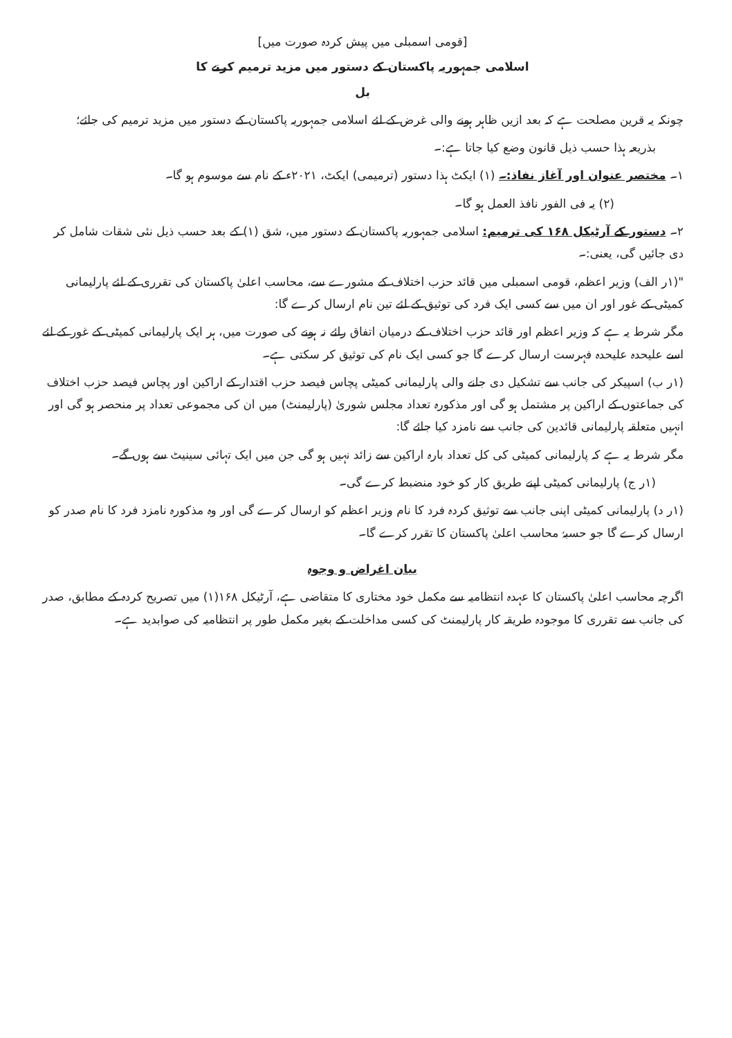[قومی اسمبلی میں پیش کردہ صورت میں]
اسلامی جمہوریہ پاکستان کے دستور میں مزید ترمیم کرنے کا
بل
چونکہ یہ قرین مصلحت ہے کہ بعد ازیں ظاہر ہونے والی غرض کے لئے اسلامی جمہوریہ پاکستان کے دستور میں مزید ترمیم کی جائے؛
بذریعہ ہذا حسب ذیل قانون وضع کیا جاتا ہے:۔
۱۔ مختصر عنوان اور آغاز نفاذ:۔ (۱) ایکٹ ہذا دستور (ترمیمی) ایکٹ، ۲۰۲۱ء کے نام سے موسوم ہو گا۔
(۲) یہ فی الفور نافذ العمل ہو گا۔
۲۔ دستور کے آرٹیکل ۱۶۸ کی ترمیم: اسلامی جمہوریہ پاکستان کے دستور میں، شق (۱) کے بعد حسب ذیل نئی شقات شامل کر دی جائیں گی، یعنی:۔
"(۱ر الف) وزیر اعظم، قومی اسمبلی میں قائد حزب اختلاف کے مشورے سے، محاسب اعلیٰ پاکستان کی تقرری کے لئے پارلیمانی کمیٹی کے غور اور ان میں سے کسی ایک فرد کی توثیق کے لئے تین نام ارسال کرے گا:
مگر شرط یہ ہے کہ وزیر اعظم اور قائد حزب اختلاف کے درمیان اتفاق رائے نہ ہونے کی صورت میں، ہر ایک پارلیمانی کمیٹی کے غور کے لئے اسے علیحدہ علیحدہ فہرست ارسال کرے گا جو کسی ایک نام کی توثیق کر سکتی ہے۔
(۱ر ب) اسپیکر کی جانب سے تشکیل دی جانے والی پارلیمانی کمیٹی پچاس فیصد حزب اقتدار کے اراکین اور پچاس فیصد حزب اختلاف کی جماعتوں کے اراکین پر مشتمل ہو گی اور مذکورہ تعداد مجلس شوریٰ (پارلیمنٹ) میں ان کی مجموعی تعداد پر منحصر ہو گی اور انہیں متعلقہ پارلیمانی قائدین کی جانب سے نامزد کیا جائے گا:
مگر شرط یہ ہے کہ پارلیمانی کمیٹی کی کل تعداد بارہ اراکین سے زائد نہیں ہو گی جن میں ایک تہائی سینیٹ سے ہوں گے۔
(۱ر ج) پارلیمانی کمیٹی اپنے طریق کار کو خود منضبط کرے گی۔
(۱ر د) پارلیمانی کمیٹی اپنی جانب سے توثیق کردہ فرد کا نام وزیر اعظم کو ارسال کرے گی اور وہ مذکورہ نامزد فرد کا نام صدر کو ارسال کرے گا جو حسبہٗ محاسب اعلیٰ پاکستان کا تقرر کرے گا۔
بیان اغراض و وجوہ
اگرچہ محاسب اعلیٰ پاکستان کا عہدہ انتظامیہ سے مکمل خود مختاری کا متقاضی ہے، آرٹیکل ۱۶۸(۱) میں تصریح کردہ کے مطابق، صدر کی جانب سے تقرری کا موجودہ طریقہ کار پارلیمنٹ کی کسی مداخلت کے بغیر مکمل طور پر انتظامیہ کی صوابدید ہے۔